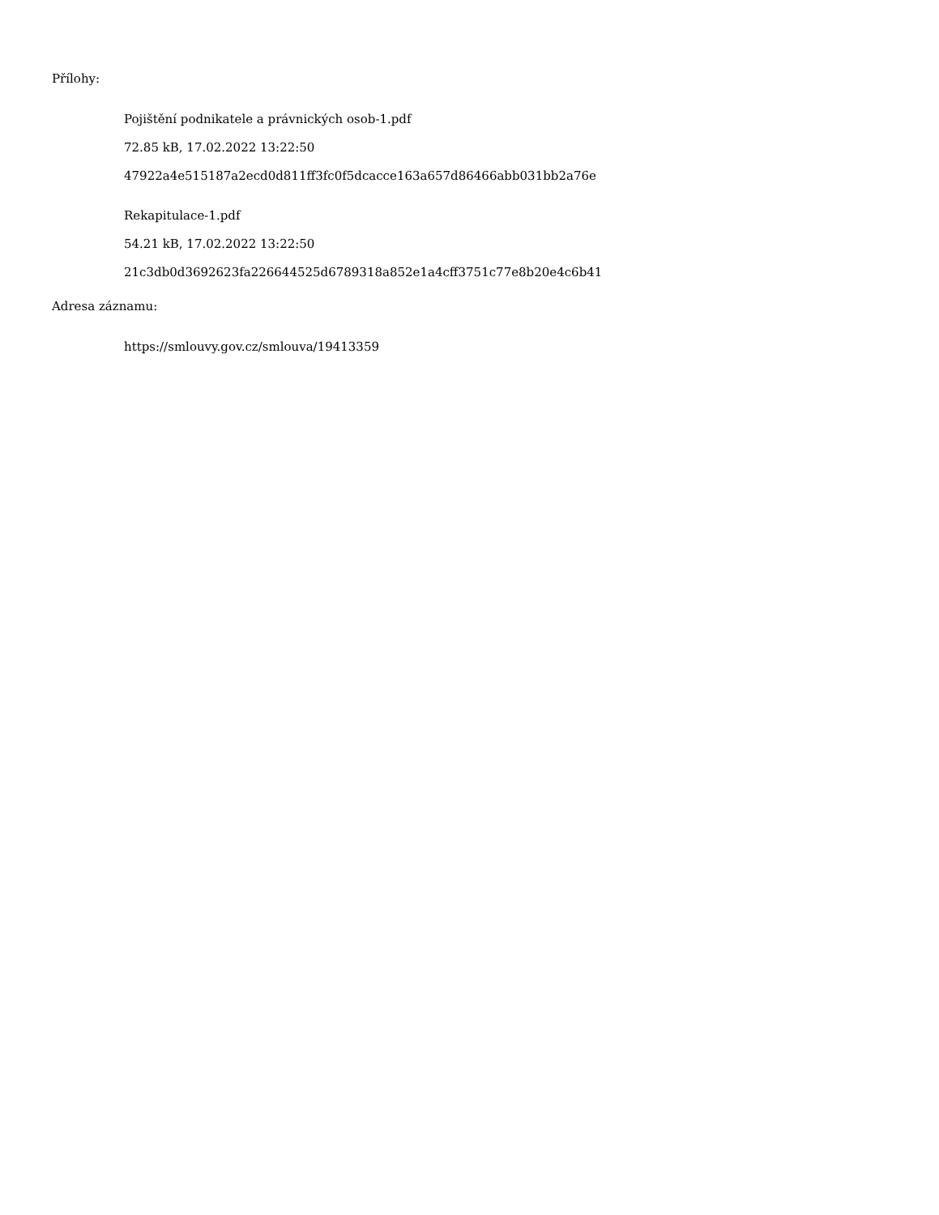Přílohy:
Pojištění podnikatele a právnických osob-1.pdf
72.85 kB, 17.02.2022 13:22:50
47922a4e515187a2ecd0d811ff3fc0f5dcacce163a657d86466abb031bb2a76e
Rekapitulace-1.pdf
54.21 kB, 17.02.2022 13:22:50
21c3db0d3692623fa226644525d6789318a852e1a4cff3751c77e8b20e4c6b41
Adresa záznamu:
https://smlouvy.gov.cz/smlouva/19413359